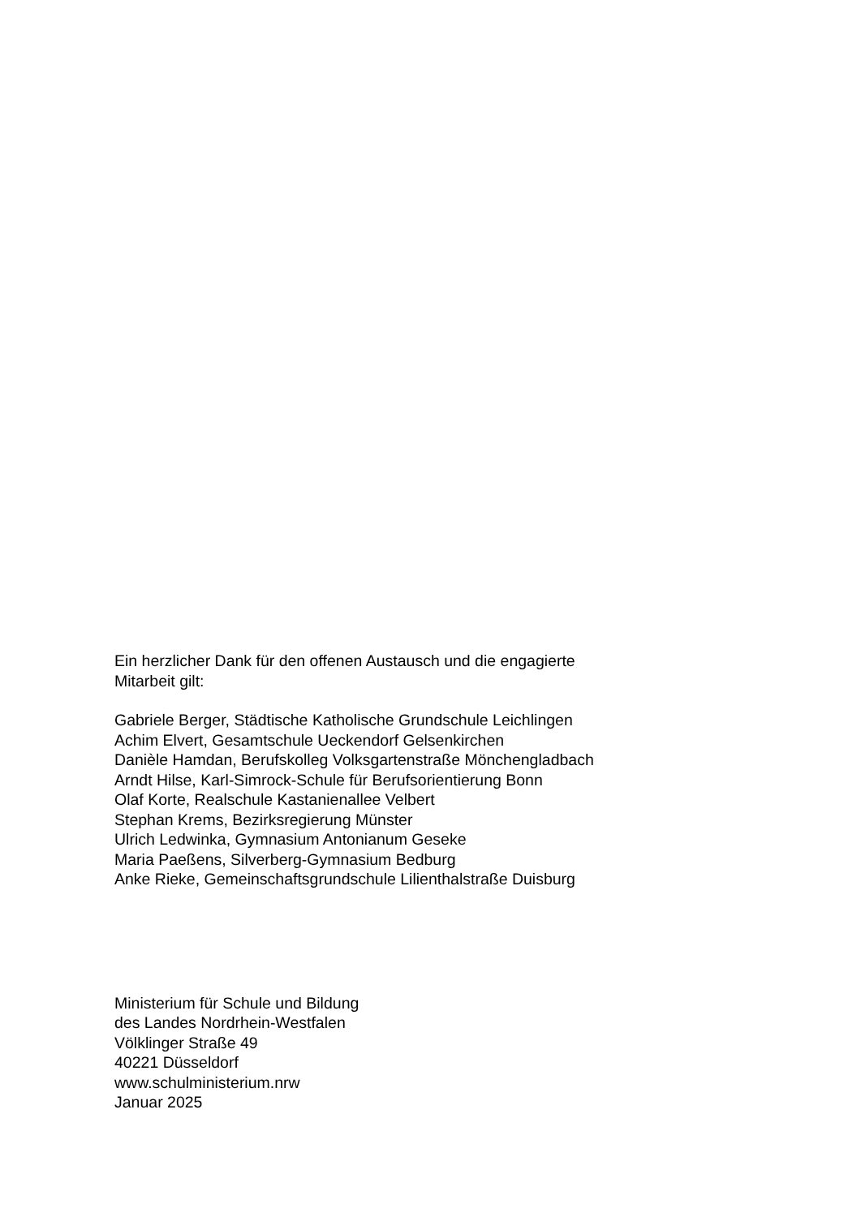Ein herzlicher Dank für den offenen Austausch und die engagierte
Mitarbeit gilt:
Gabriele Berger, Städtische Katholische Grundschule Leichlingen
Achim Elvert, Gesamtschule Ueckendorf Gelsenkirchen
Danièle Hamdan, Berufskolleg Volksgartenstraße Mönchengladbach
Arndt Hilse, Karl-Simrock-Schule für Berufsorientierung Bonn
Olaf Korte, Realschule Kastanienallee Velbert
Stephan Krems, Bezirksregierung Münster
Ulrich Ledwinka, Gymnasium Antonianum Geseke
Maria Paeßens, Silverberg-Gymnasium Bedburg
Anke Rieke, Gemeinschaftsgrundschule Lilienthalstraße Duisburg
Ministerium für Schule und Bildung
des Landes Nordrhein-Westfalen
Völklinger Straße 49
40221 Düsseldorf
www.schulministerium.nrw
Januar 2025